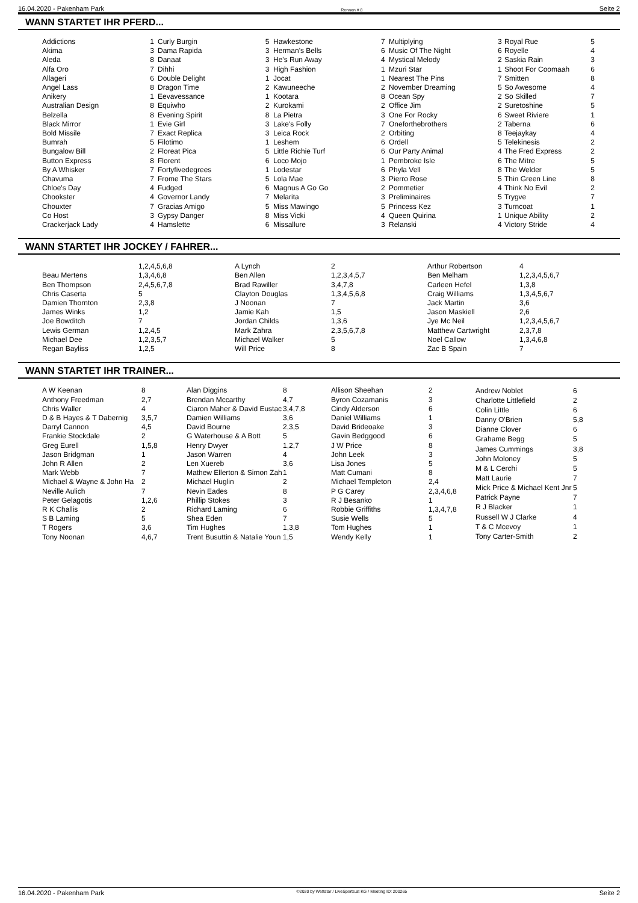16.04.2020 - Pakenham Park Rennen # 8 Seite 2
WANN STARTET IHR PFERD...
| Addictions | 1 |
| Akima | 3 |
| Aleda | 8 |
| Alfa Oro | 7 |
| Allageri | 6 |
| Angel Lass | 8 |
| Anikery | 1 |
| Australian Design | 8 |
| Belzella | 8 |
| Black Mirror | 1 |
| Bold Missile | 7 |
| Bumrah | 5 |
| Bungalow Bill | 2 |
| Button Express | 8 |
| By A Whisker | 7 |
| Chavuma | 7 |
| Chloe's Day | 4 |
| Chookster | 4 |
| Chouxter | 7 |
| Co Host | 3 |
| Crackerjack Lady | 4 |
| Curly Burgin | 5 |
| Dama Rapida | 3 |
| Danaat | 3 |
| Dihhi | 3 |
| Double Delight | 1 |
| Dragon Time | 2 |
| Eevavessance | 1 |
| Equiwho | 2 |
| Evening Spirit | 8 |
| Evie Girl | 3 |
| Exact Replica | 3 |
| Filotimo | 1 |
| Floreat Pica | 5 |
| Florent | 6 |
| Fortyfivedegrees | 1 |
| Frome The Stars | 5 |
| Fudged | 6 |
| Governor Landy | 7 |
| Gracias Amigo | 5 |
| Gypsy Danger | 8 |
| Hamslette | 6 |
| Hawkestone | 7 |
| Herman's Bells | 6 |
| He's Run Away | 4 |
| High Fashion | 1 |
| Jocat | 1 |
| Kawuneeche | 2 |
| Kootara | 8 |
| Kurokami | 2 |
| La Pietra | 3 |
| Lake's Folly | 7 |
| Leica Rock | 2 |
| Leshem | 6 |
| Little Richie Turf | 6 |
| Loco Mojo | 1 |
| Lodestar | 6 |
| Lola Mae | 3 |
| Magnus A Go Go | 2 |
| Melarita | 3 |
| Miss Mawingo | 5 |
| Miss Vicki | 4 |
| Missallure | 3 |
| Multiplying | 3 |
| Music Of The Night | 6 |
| Mystical Melody | 2 |
| Mzuri Star | 1 |
| Nearest The Pins | 7 |
| November Dreaming | 5 |
| Ocean Spy | 2 |
| Office Jim | 2 |
| One For Rocky | 6 |
| Oneforthebrothers | 2 |
| Orbiting | 8 |
| Ordell | 5 |
| Our Party Animal | 4 |
| Pembroke Isle | 6 |
| Phyla Vell | 8 |
| Pierro Rose | 5 |
| Pommetier | 4 |
| Preliminaires | 5 |
| Princess Kez | 3 |
| Queen Quirina | 1 |
| Relanski | 4 |
| Royal Rue | 5 |
| Royelle | 4 |
| Saskia Rain | 3 |
| Shoot For Coomaah | 6 |
| Smitten | 8 |
| So Awesome | 4 |
| So Skilled | 7 |
| Suretoshine | 5 |
| Sweet Riviere | 1 |
| Taberna | 6 |
| Teejaykay | 4 |
| Telekinesis | 2 |
| The Fred Express | 2 |
| The Mitre | 5 |
| The Welder | 5 |
| Thin Green Line | 8 |
| Think No Evil | 2 |
| Trygve | 7 |
| Turncoat | 1 |
| Unique Ability | 2 |
| Victory Stride | 4 |
WANN STARTET IHR JOCKEY / FAHRER...
| | 1,2,4,5,6,8 |
| Beau Mertens | 1,3,4,6,8 |
| Ben Thompson | 2,4,5,6,7,8 |
| Chris Caserta | 5 |
| Damien Thornton | 2,3,8 |
| James Winks | 1,2 |
| Joe Bowditch | 7 |
| Lewis German | 1,2,4,5 |
| Michael Dee | 1,2,3,5,7 |
| Regan Bayliss | 1,2,5 |
| A Lynch | 2 |
| Ben Allen | 1,2,3,4,5,7 |
| Brad Rawiller | 3,4,7,8 |
| Clayton Douglas | 1,3,4,5,6,8 |
| J Noonan | 7 |
| Jamie Kah | 1,5 |
| Jordan Childs | 1,3,6 |
| Mark Zahra | 2,3,5,6,7,8 |
| Michael Walker | 5 |
| Will Price | 8 |
| Arthur Robertson | 4 |
| Ben Melham | 1,2,3,4,5,6,7 |
| Carleen Hefel | 1,3,8 |
| Craig Williams | 1,3,4,5,6,7 |
| Jack Martin | 3,6 |
| Jason Maskiell | 2,6 |
| Jye Mc Neil | 1,2,3,4,5,6,7 |
| Matthew Cartwright | 2,3,7,8 |
| Noel Callow | 1,3,4,6,8 |
| Zac B Spain | 7 |
WANN STARTET IHR TRAINER...
| A W Keenan | 8 |
| Anthony Freedman | 2,7 |
| Chris Waller | 4 |
| D & B Hayes & T Dabernig | 3,5,7 |
| Darryl Cannon | 4,5 |
| Frankie Stockdale | 2 |
| Greg Eurell | 1,5,8 |
| Jason Bridgman | 1 |
| John R Allen | 2 |
| Mark Webb | 7 |
| Michael & Wayne & John Ha | 2 |
| Neville Aulich | 7 |
| Peter Gelagotis | 1,2,6 |
| R K Challis | 2 |
| S B Laming | 5 |
| T Rogers | 3,6 |
| Tony Noonan | 4,6,7 |
| Alan Diggins | 8 |
| Brendan Mccarthy | 4,7 |
| Ciaron Maher & David Eustac | 3,4,7,8 |
| Damien Williams | 3,6 |
| David Bourne | 2,3,5 |
| G Waterhouse & A Bott | 5 |
| Henry Dwyer | 1,2,7 |
| Jason Warren | 4 |
| Len Xuereb | 3,6 |
| Mathew Ellerton & Simon Zah | 1 |
| Michael Huglin | 2 |
| Nevin Eades | 8 |
| Phillip Stokes | 3 |
| Richard Laming | 6 |
| Shea Eden | 7 |
| Tim Hughes | 1,3,8 |
| Trent Busuttin & Natalie Youn | 1,5 |
| Allison Sheehan | 2 |
| Byron Cozamanis | 3 |
| Cindy Alderson | 6 |
| Daniel Williams | 1 |
| David Brideoake | 3 |
| Gavin Bedggood | 6 |
| J W Price | 8 |
| John Leek | 3 |
| Lisa Jones | 5 |
| Matt Cumani | 8 |
| Michael Templeton | 2,4 |
| P G Carey | 2,3,4,6,8 |
| R J Besanko | 1 |
| Robbie Griffiths | 1,3,4,7,8 |
| Susie Wells | 5 |
| Tom Hughes | 1 |
| Wendy Kelly | 1 |
| Andrew Noblet | 6 |
| Charlotte Littlefield | 2 |
| Colin Little | 6 |
| Danny O'Brien | 5,8 |
| Dianne Clover | 6 |
| Grahame Begg | 5 |
| James Cummings | 3,8 |
| John Moloney | 5 |
| M & L Cerchi | 5 |
| Matt Laurie | 7 |
| Mick Price & Michael Kent Jnr | 5 |
| Patrick Payne | 7 |
| R J Blacker | 1 |
| Russell W J Clarke | 4 |
| T & C Mcevoy | 1 |
| Tony Carter-Smith | 2 |
16.04.2020 - Pakenham Park ©2020 by Wettstar / LiveSports.at KG / Meeting ID: 200265 Seite 2